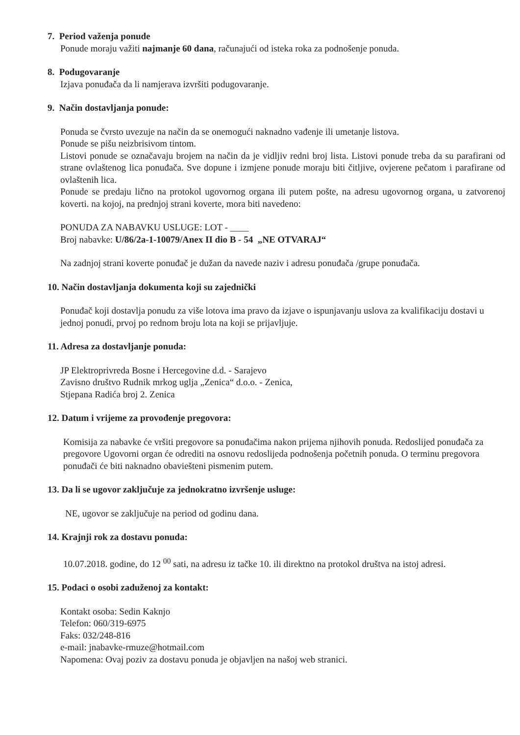7. Period važenja ponude
Ponude moraju važiti najmanje 60 dana, računajući od isteka roka za podnošenje ponuda.
8. Podugovaranje
Izjava ponuđača da li namjerava izvršiti podugovaranje.
9. Način dostavljanja ponude:
Ponuda se čvrsto uvezuje na način da se onemogući naknadno vađenje ili umetanje listova.
Ponude se pišu neizbrisivom tintom.
Listovi ponude se označavaju brojem na način da je vidljiv redni broj lista. Listovi ponude treba da su parafirani od strane ovlaštenog lica ponuđača. Sve dopune i izmjene ponude moraju biti čitljive, ovjerene pečatom i parafirane od ovlaštenih lica.
Ponude se predaju lično na protokol ugovornog organa ili putem pošte, na adresu ugovornog organa, u zatvorenoj koverti. na kojoj, na prednjoj strani koverte, mora biti navedeno:
PONUDA ZA NABAVKU USLUGE: LOT - ____
Broj nabavke: U/86/2a-1-10079/Anex II dio B - 54 „NE OTVARAJ“
Na zadnjoj strani koverte ponuđač je dužan da navede naziv i adresu ponuđača /grupe ponuđača.
10. Način dostavljanja dokumenta koji su zajednički
Ponuđač koji dostavlja ponudu za više lotova ima pravo da izjave o ispunjavanju uslova za kvalifikaciju dostavi u jednoj ponudi, prvoj po rednom broju lota na koji se prijavljuje.
11. Adresa za dostavljanje ponuda:
JP Elektroprivreda Bosne i Hercegovine d.d. - Sarajevo
Zavisno društvo Rudnik mrkog uglja „Zenica“ d.o.o. - Zenica,
Stjepana Radića broj 2. Zenica
12. Datum i vrijeme za provođenje pregovora:
Komisija za nabavke će vršiti pregovore sa ponuđačima nakon prijema njihovih ponuda. Redoslijed ponuđača za pregovore Ugovorni organ će odrediti na osnovu redoslijeda podnošenja početnih ponuda. O terminu pregovora ponuđači će biti naknadno obaviešteni pismenim putem.
13. Da li se ugovor zaključuje za jednokratno izvršenje usluge:
NE, ugovor se zaključuje na period od godinu dana.
14. Krajnji rok za dostavu ponuda:
10.07.2018. godine, do 12 <sup>00</sup> sati, na adresu iz tačke 10. ili direktno na protokol društva na istoj adresi.
15. Podaci o osobi zaduženoj za kontakt:
Kontakt osoba: Sedin Kaknjo
Telefon: 060/319-6975
Faks: 032/248-816
e-mail: jnabavke-rmuze@hotmail.com
Napomena: Ovaj poziv za dostavu ponuda je objavljen na našoj web stranici.